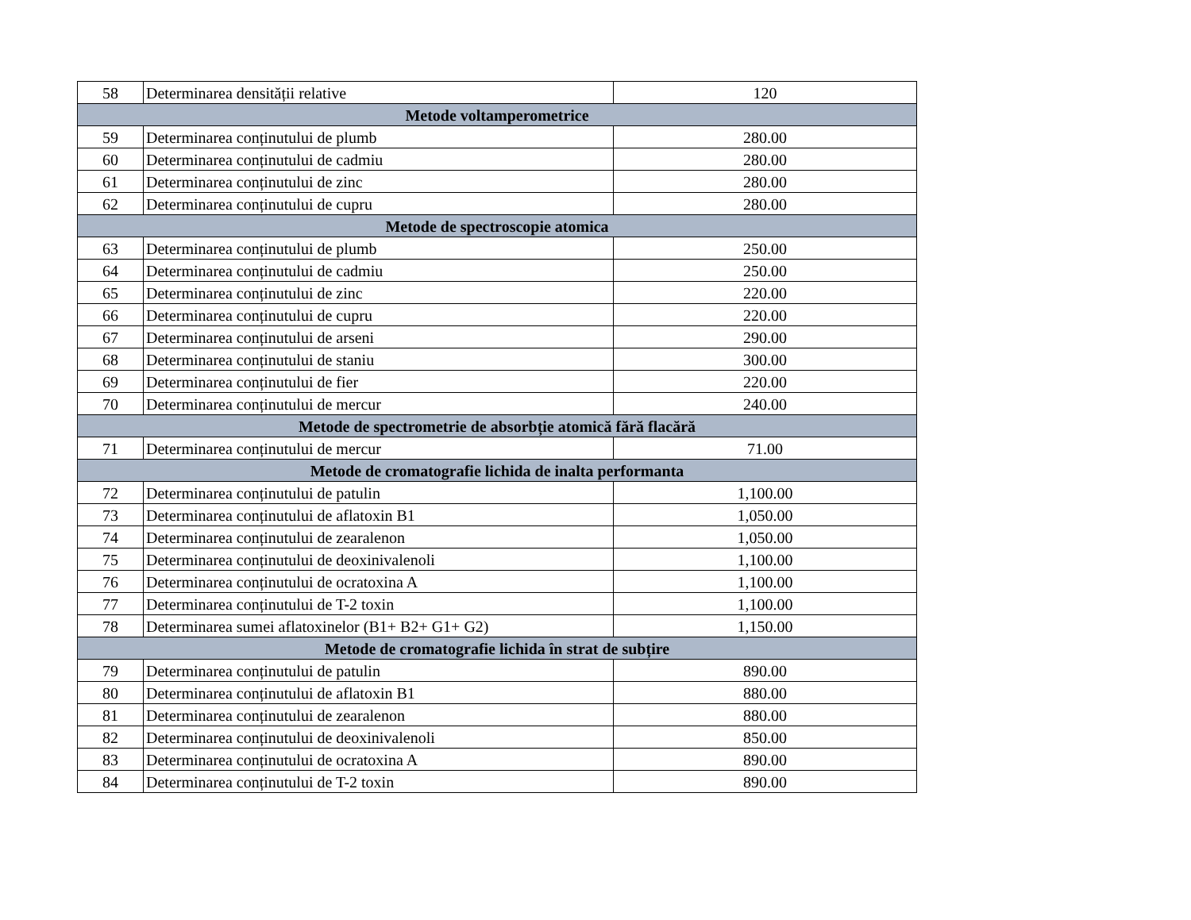| 58 | Determinarea densității relative | 120 |
| Metode voltamperometrice | | |
| 59 | Determinarea conținutului de plumb | 280.00 |
| 60 | Determinarea conținutului de cadmiu | 280.00 |
| 61 | Determinarea conținutului de zinc | 280.00 |
| 62 | Determinarea conținutului de cupru | 280.00 |
| Metode de spectroscopie atomica | | |
| 63 | Determinarea conținutului de plumb | 250.00 |
| 64 | Determinarea conținutului de cadmiu | 250.00 |
| 65 | Determinarea conținutului de zinc | 220.00 |
| 66 | Determinarea conținutului de cupru | 220.00 |
| 67 | Determinarea conținutului de arseni | 290.00 |
| 68 | Determinarea conținutului de staniu | 300.00 |
| 69 | Determinarea conținutului de fier | 220.00 |
| 70 | Determinarea conținutului de mercur | 240.00 |
| Metode de spectrometrie de absorbție atomică fără flacără | | |
| 71 | Determinarea conținutului de mercur | 71.00 |
| Metode de cromatografie lichida de inalta performanta | | |
| 72 | Determinarea conținutului de patulin | 1,100.00 |
| 73 | Determinarea conținutului de aflatoxin B1 | 1,050.00 |
| 74 | Determinarea conținutului de zearalenon | 1,050.00 |
| 75 | Determinarea conținutului de deoxinivalenoli | 1,100.00 |
| 76 | Determinarea conținutului de ocratoxina A | 1,100.00 |
| 77 | Determinarea conținutului de T-2 toxin | 1,100.00 |
| 78 | Determinarea sumei aflatoxinelor (B1+ B2+ G1+ G2) | 1,150.00 |
| Metode de cromatografie lichida în strat de subțire | | |
| 79 | Determinarea conținutului de patulin | 890.00 |
| 80 | Determinarea conținutului de aflatoxin B1 | 880.00 |
| 81 | Determinarea conținutului de zearalenon | 880.00 |
| 82 | Determinarea conținutului de deoxinivalenoli | 850.00 |
| 83 | Determinarea conținutului de ocratoxina A | 890.00 |
| 84 | Determinarea conținutului de T-2 toxin | 890.00 |